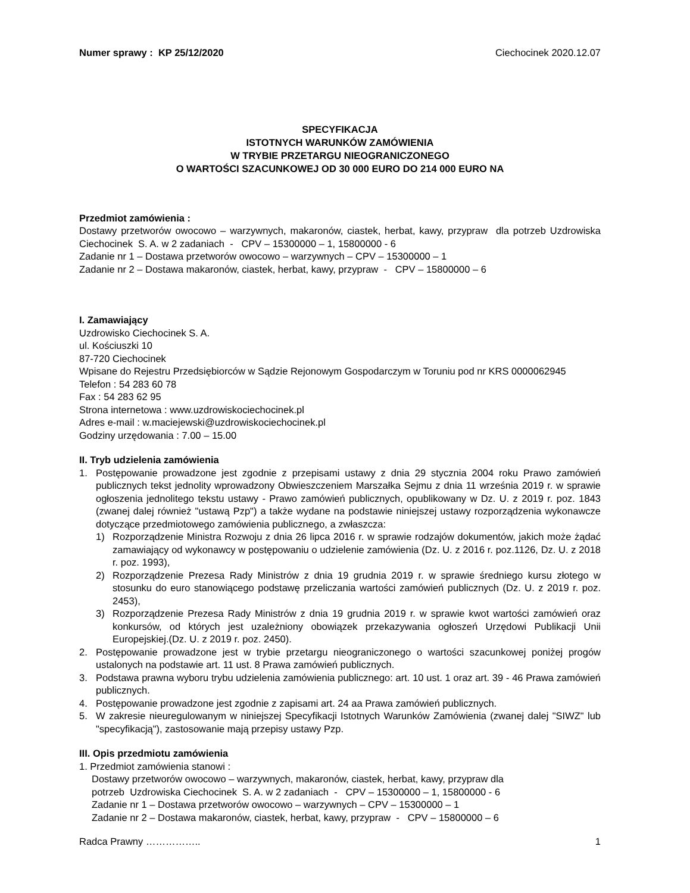Numer sprawy : KP 25/12/2020 Ciechocinek 2020.12.07
SPECYFIKACJA
ISTOTNYCH WARUNKÓW ZAMÓWIENIA
W TRYBIE PRZETARGU NIEOGRANICZONEGO
O WARTOŚCI SZACUNKOWEJ OD 30 000 EURO DO 214 000 EURO NA
Przedmiot zamówienia :
Dostawy przetworów owocowo – warzywnych, makaronów, ciastek, herbat, kawy, przypraw dla potrzeb Uzdrowiska Ciechocinek S. A. w 2 zadaniach - CPV – 15300000 – 1, 15800000 - 6
Zadanie nr 1 – Dostawa przetworów owocowo – warzywnych – CPV – 15300000 – 1
Zadanie nr 2 – Dostawa makaronów, ciastek, herbat, kawy, przypraw - CPV – 15800000 – 6
I. Zamawiający
Uzdrowisko Ciechocinek S. A.
ul. Kościuszki 10
87-720 Ciechocinek
Wpisane do Rejestru Przedsiębiorców w Sądzie Rejonowym Gospodarczym w Toruniu pod nr KRS 0000062945
Telefon : 54 283 60 78
Fax : 54 283 62 95
Strona internetowa : www.uzdrowiskociechocinek.pl
Adres e-mail : w.maciejewski@uzdrowiskociechocinek.pl
Godziny urzędowania : 7.00 – 15.00
II. Tryb udzielenia zamówienia
1. Postępowanie prowadzone jest zgodnie z przepisami ustawy z dnia 29 stycznia 2004 roku Prawo zamówień publicznych tekst jednolity wprowadzony Obwieszczeniem Marszałka Sejmu z dnia 11 września 2019 r. w sprawie ogłoszenia jednolitego tekstu ustawy - Prawo zamówień publicznych, opublikowany w Dz. U. z 2019 r. poz. 1843 (zwanej dalej również "ustawą Pzp") a także wydane na podstawie niniejszej ustawy rozporządzenia wykonawcze dotyczące przedmiotowego zamówienia publicznego, a zwłaszcza:
1) Rozporządzenie Ministra Rozwoju z dnia 26 lipca 2016 r. w sprawie rodzajów dokumentów, jakich może żądać zamawiający od wykonawcy w postępowaniu o udzielenie zamówienia (Dz. U. z 2016 r. poz.1126, Dz. U. z 2018 r. poz. 1993),
2) Rozporządzenie Prezesa Rady Ministrów z dnia 19 grudnia 2019 r. w sprawie średniego kursu złotego w stosunku do euro stanowiącego podstawę przeliczania wartości zamówień publicznych (Dz. U. z 2019 r. poz. 2453),
3) Rozporządzenie Prezesa Rady Ministrów z dnia 19 grudnia 2019 r. w sprawie kwot wartości zamówień oraz konkursów, od których jest uzależniony obowiązek przekazywania ogłoszeń Urzędowi Publikacji Unii Europejskiej.(Dz. U. z 2019 r. poz. 2450).
2. Postępowanie prowadzone jest w trybie przetargu nieograniczonego o wartości szacunkowej poniżej progów ustalonych na podstawie art. 11 ust. 8 Prawa zamówień publicznych.
3. Podstawa prawna wyboru trybu udzielenia zamówienia publicznego: art. 10 ust. 1 oraz art. 39 - 46 Prawa zamówień publicznych.
4. Postępowanie prowadzone jest zgodnie z zapisami art. 24 aa Prawa zamówień publicznych.
5. W zakresie nieuregulowanym w niniejszej Specyfikacji Istotnych Warunków Zamówienia (zwanej dalej "SIWZ" lub "specyfikacją"), zastosowanie mają przepisy ustawy Pzp.
III. Opis przedmiotu zamówienia
1. Przedmiot zamówienia stanowi :
Dostawy przetworów owocowo – warzywnych, makaronów, ciastek, herbat, kawy, przypraw dla
potrzeb Uzdrowiska Ciechocinek S. A. w 2 zadaniach - CPV – 15300000 – 1, 15800000 - 6
Zadanie nr 1 – Dostawa przetworów owocowo – warzywnych – CPV – 15300000 – 1
Zadanie nr 2 – Dostawa makaronów, ciastek, herbat, kawy, przypraw - CPV – 15800000 – 6
Radca Prawny …………….. 1